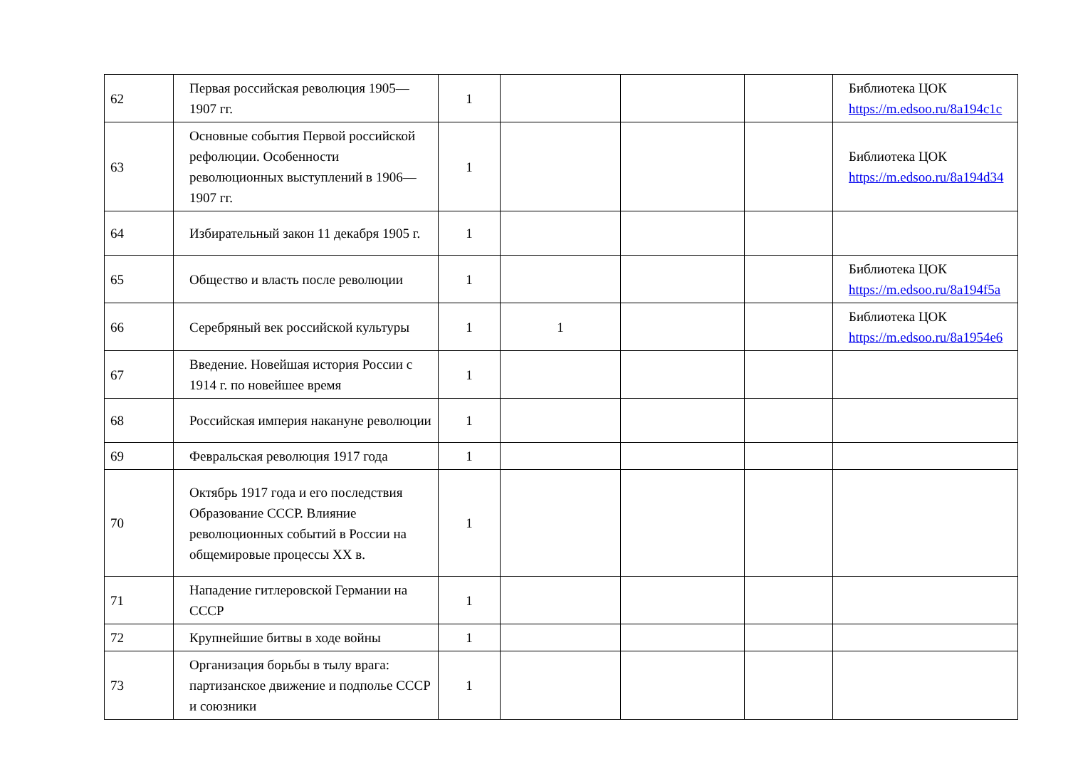| 62 | Первая российская революция 1905—1907 гг. | 1 | | | | Библиотека ЦОК https://m.edsoo.ru/8a194c1c |
| 63 | Основные события Первой российской рефолюции. Особенности революционных выступлений в 1906—1907 гг. | 1 | | | | Библиотека ЦОК https://m.edsoo.ru/8a194d34 |
| 64 | Избирательный закон 11 декабря 1905 г. | 1 | | | | |
| 65 | Общество и власть после революции | 1 | | | | Библиотека ЦОК https://m.edsoo.ru/8a194f5a |
| 66 | Серебряный век российской культуры | 1 | 1 | | | Библиотека ЦОК https://m.edsoo.ru/8a1954e6 |
| 67 | Введение. Новейшая история России с 1914 г. по новейшее время | 1 | | | | |
| 68 | Российская империя накануне революции | 1 | | | | |
| 69 | Февральская революция 1917 года | 1 | | | | |
| 70 | Октябрь 1917 года и его последствия Образование СССР. Влияние революционных событий в России на общемировые процессы XX в. | 1 | | | | |
| 71 | Нападение гитлеровской Германии на СССР | 1 | | | | |
| 72 | Крупнейшие битвы в ходе войны | 1 | | | | |
| 73 | Организация борьбы в тылу врага: партизанское движение и подполье СССР и союзники | 1 | | | | |